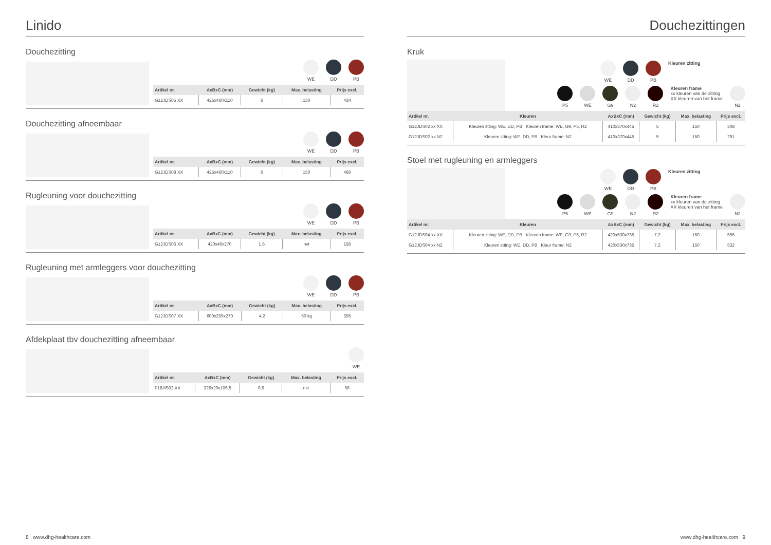Linido
Douchezitting
WE DD PB
| Artikel nr. | AxBxC (mm) | Gewicht (kg) | Max. belasting | Prijs excl. |
| --- | --- | --- | --- | --- |
| G12JDS05 XX | 425x460x110 | 6 | 150 | 434 |
Douchezitting afneembaar
WE DD PB
| Artikel nr. | AxBxC (mm) | Gewicht (kg) | Max. belasting | Prijs excl. |
| --- | --- | --- | --- | --- |
| G12JDS08 XX | 425x460x110 | 6 | 150 | 486 |
Rugleuning voor douchezitting
WE DD PB
| Artikel nr. | AxBxC (mm) | Gewicht (kg) | Max. belasting | Prijs excl. |
| --- | --- | --- | --- | --- |
| G12JDS06 XX | 420x40x270 | 1,6 | nvt | 158 |
Rugleuning met armleggers voor douchezitting
WE DD PB
| Artikel nr. | AxBxC (mm) | Gewicht (kg) | Max. belasting | Prijs excl. |
| --- | --- | --- | --- | --- |
| G12JDS07 XX | 600x259x270 | 4,2 | 50 kg | 395 |
Afdekplaat tbv douchezitting afneembaar
WE
| Artikel nr. | AxBxC (mm) | Gewicht (kg) | Max. belasting | Prijs excl. |
| --- | --- | --- | --- | --- |
| F18JIS02 XX | 326x20x106,5 | 0,6 | nvt | 58 |
8 www.dhg-healthcare.com
Douchezittingen
Kruk
WE DD PB Kleuren zitting
P5 WE G9 N2 R2 Kleuren frame
xx kleuren van de zitting
XX kleuren van het frame
N2
| Artikel nr. | Kleuren | AxBxC (mm) | Gewicht (kg) | Max. belasting | Prijs excl. |
| --- | --- | --- | --- | --- | --- |
| G12JDS02 xx XX | Kleuren ztting: WE, DD, PB Kleuren frame: WE, G9, P5, R2 | 410x370x445 | 5 | 150 | 308 |
| G12JDS02 xx N2 | Kleuren ztting: WE, DD, PB Kleur frame: N2 | 410x370x445 | 5 | 150 | 291 |
Stoel met rugleuning en armleggers
WE DD PB Kleuren zitting
P5 WE G9 N2 R2 Kleuren frame
xx kleuren van de zitting
XX kleuren van het frame
N2
| Artikel nr. | Kleuren | AxBxC (mm) | Gewicht (kg) | Max. belasting | Prijs excl. |
| --- | --- | --- | --- | --- | --- |
| G12JDS04 xx XX | Kleuren ztting: WE, DD, PB Kleuren frame: WE, G9, P5, R2 | 420x530x735 | 7,2 | 150 | 555 |
| G12JDS04 xx N2 | Kleuren ztting: WE, DD, PB Kleur frame: N2 | 420x530x735 | 7,2 | 150 | 532 |
www.dhg-healthcare.com 9